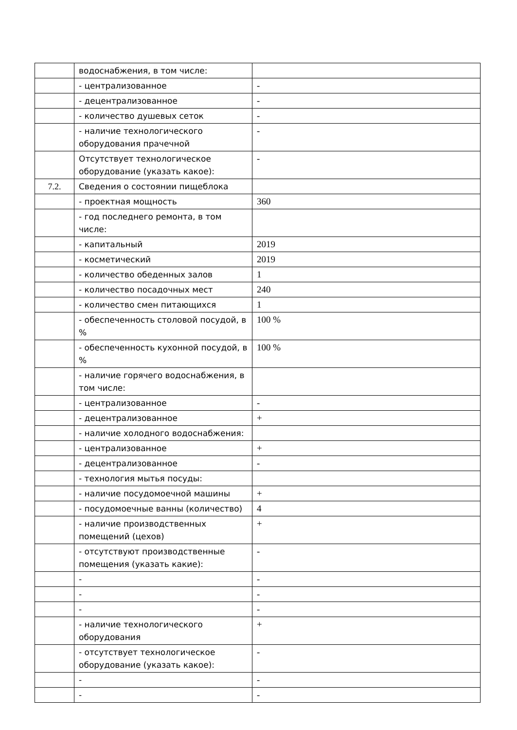| | водоснабжения, в том числе: | |
| | - централизованное | - |
| | - децентрализованное | - |
| | - количество душевых сеток | - |
| | - наличие технологического оборудования прачечной | - |
| | Отсутствует технологическое оборудование (указать какое): | - |
| 7.2. | Сведения о состоянии пищеблока | |
| | - проектная мощность | 360 |
| | - год последнего ремонта, в том числе: | |
| | - капитальный | 2019 |
| | - косметический | 2019 |
| | - количество обеденных залов | 1 |
| | - количество посадочных мест | 240 |
| | - количество смен питающихся | 1 |
| | - обеспеченность столовой посудой, в % | 100 % |
| | - обеспеченность кухонной посудой, в % | 100 % |
| | - наличие горячего водоснабжения, в том числе: | |
| | - централизованное | - |
| | - децентрализованное | + |
| | - наличие холодного водоснабжения: | |
| | - централизованное | + |
| | - децентрализованное | - |
| | - технология мытья посуды: | |
| | - наличие посудомоечной машины | + |
| | - посудомоечные ванны (количество) | 4 |
| | - наличие производственных помещений (цехов) | + |
| | - отсутствуют производственные помещения (указать какие): | - |
| | - | - |
| | - | - |
| | - | - |
| | - наличие технологического оборудования | + |
| | - отсутствует технологическое оборудование (указать какое): | - |
| | - | - |
| | - | - |